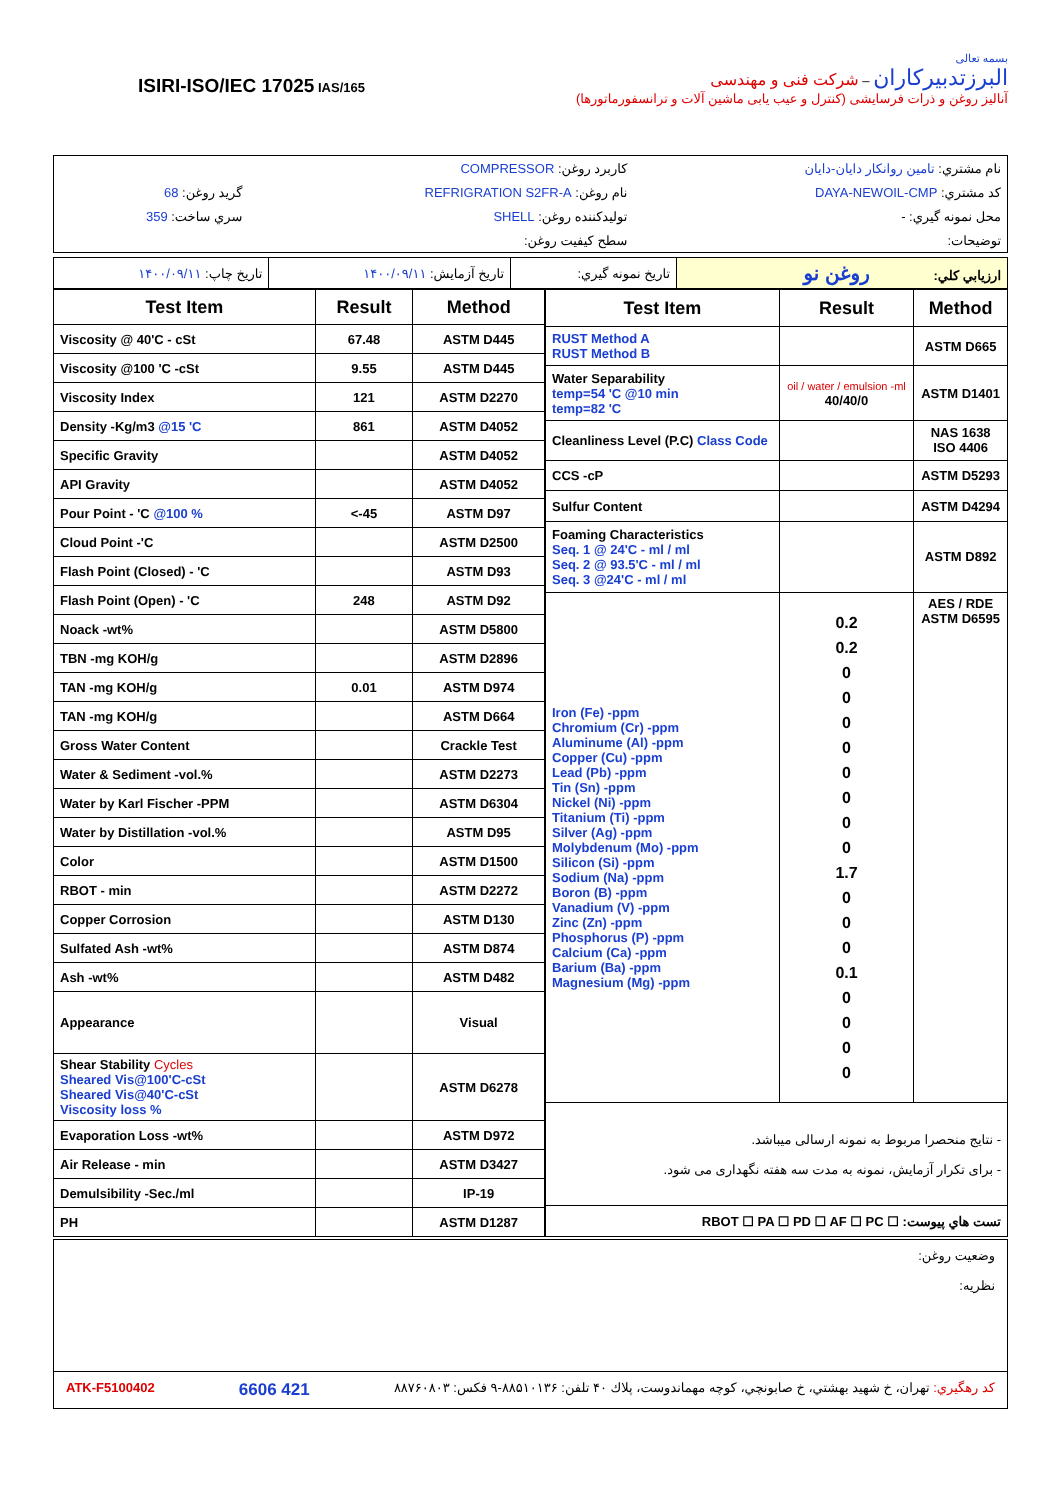ISIRI-ISO/IEC 17025 IAS/165
بسمه تعالی
البرزتدبیرکاران – شرکت فنی و مهندسی
آنالیز روغن و ذرات فرسایشی (کنترل و عیب یابی ماشین آلات و ترانسفورماتورها)
| نام مشتري: تامین روانکار دایان-دایان | کاربرد روغن: COMPRESSOR | |
| کد مشتري: DAYA-NEWOIL-CMP | نام روغن: REFRIGRATION S2FR-A | گريد روغن: 68 |
| محل نمونه گيري: - | توليدكننده روغن: SHELL | سري ساخت: 359 |
| توضيحات: | سطح كيفيت روغن: | |
| ارزيابي كلي: روغن نو | تاريخ نمونه گيري: | تاريخ آزمايش: ۱۴۰۰/۰۹/۱۱ | تاريخ چاپ: ۱۴۰۰/۰۹/۱۱ |
| Test Item | Result | Method |
| --- | --- | --- |
| Viscosity @ 40'C - cSt | 67.48 | ASTM D445 |
| Viscosity @100 'C -cSt | 9.55 | ASTM D445 |
| Viscosity Index | 121 | ASTM D2270 |
| Density -Kg/m3 @15 'C | 861 | ASTM D4052 |
| Specific Gravity | | ASTM D4052 |
| API Gravity | | ASTM D4052 |
| Pour Point - 'C @100 % | <-45 | ASTM D97 |
| Cloud Point -'C | | ASTM D2500 |
| Flash Point (Closed) - 'C | | ASTM D93 |
| Flash Point (Open) - 'C | 248 | ASTM D92 |
| Noack -wt% | | ASTM D5800 |
| TBN -mg KOH/g | | ASTM D2896 |
| TAN -mg KOH/g | 0.01 | ASTM D974 |
| TAN -mg KOH/g | | ASTM D664 |
| Gross Water Content | | Crackle Test |
| Water & Sediment -vol.% | | ASTM D2273 |
| Water by Karl Fischer -PPM | | ASTM D6304 |
| Water by Distillation -vol.% | | ASTM D95 |
| Color | | ASTM D1500 |
| RBOT - min | | ASTM D2272 |
| Copper Corrosion | | ASTM D130 |
| Sulfated Ash -wt% | | ASTM D874 |
| Ash -wt% | | ASTM D482 |
| Appearance | | Visual |
| Shear Stability Cycles Sheared Vis@100'C-cSt Sheared Vis@40'C-cSt Viscosity loss % | | ASTM D6278 |
| Evaporation Loss -wt% | | ASTM D972 |
| Air Release - min | | ASTM D3427 |
| Demulsibility -Sec./ml | | IP-19 |
| PH | | ASTM D1287 |
| Test Item | Result | Method |
| --- | --- | --- |
| RUST Method A RUST Method B | | ASTM D665 |
| Water Separability temp=54 'C @10 min temp=82 'C | oil / water / emulsion -ml 40/40/0 | ASTM D1401 |
| Cleanliness Level (P.C) Class Code | | NAS 1638 ISO 4406 |
| CCS -cP | | ASTM D5293 |
| Sulfur Content | | ASTM D4294 |
| Foaming Characteristics Seq. 1 @ 24'C - ml / ml Seq. 2 @ 93.5'C - ml / ml Seq. 3 @24'C - ml / ml | | ASTM D892 |
| Iron (Fe) -ppm Chromium (Cr) -ppm Aluminume (Al) -ppm Copper (Cu) -ppm Lead (Pb) -ppm Tin (Sn) -ppm Nickel (Ni) -ppm Titanium (Ti) -ppm Silver (Ag) -ppm Molybdenum (Mo) -ppm Silicon (Si) -ppm Sodium (Na) -ppm Boron (B) -ppm Vanadium (V) -ppm Zinc (Zn) -ppm Phosphorus (P) -ppm Calcium (Ca) -ppm Barium (Ba) -ppm Magnesium (Mg) -ppm | 0.2 0.2 0 0 0 0 0 0 0 0 1.7 0 0 0 0.1 0 0 0 0 | AES / RDE ASTM D6595 |
| - نتايج منحصرا مربوط به نمونه ارسالی میباشد. - برای تکرار آزمایش، نمونه به مدت سه هفته نگهداری می شود. | | |
| تست هاي پيوست: ☐ RBOT ☐ PA ☐ PD ☐ AF ☐ PC | | |
وضعيت روغن:
نظريه:
ATK-F5100402 6606 421 كد رهگيري: تهران، خ شهيد بهشتي، خ صابونچي، كوچه مهماندوست، پلاك ۴۰ تلفن: ۸۸۵۱۰۱۳۶-۹ فكس: ۸۸۷۶۰۸۰۳